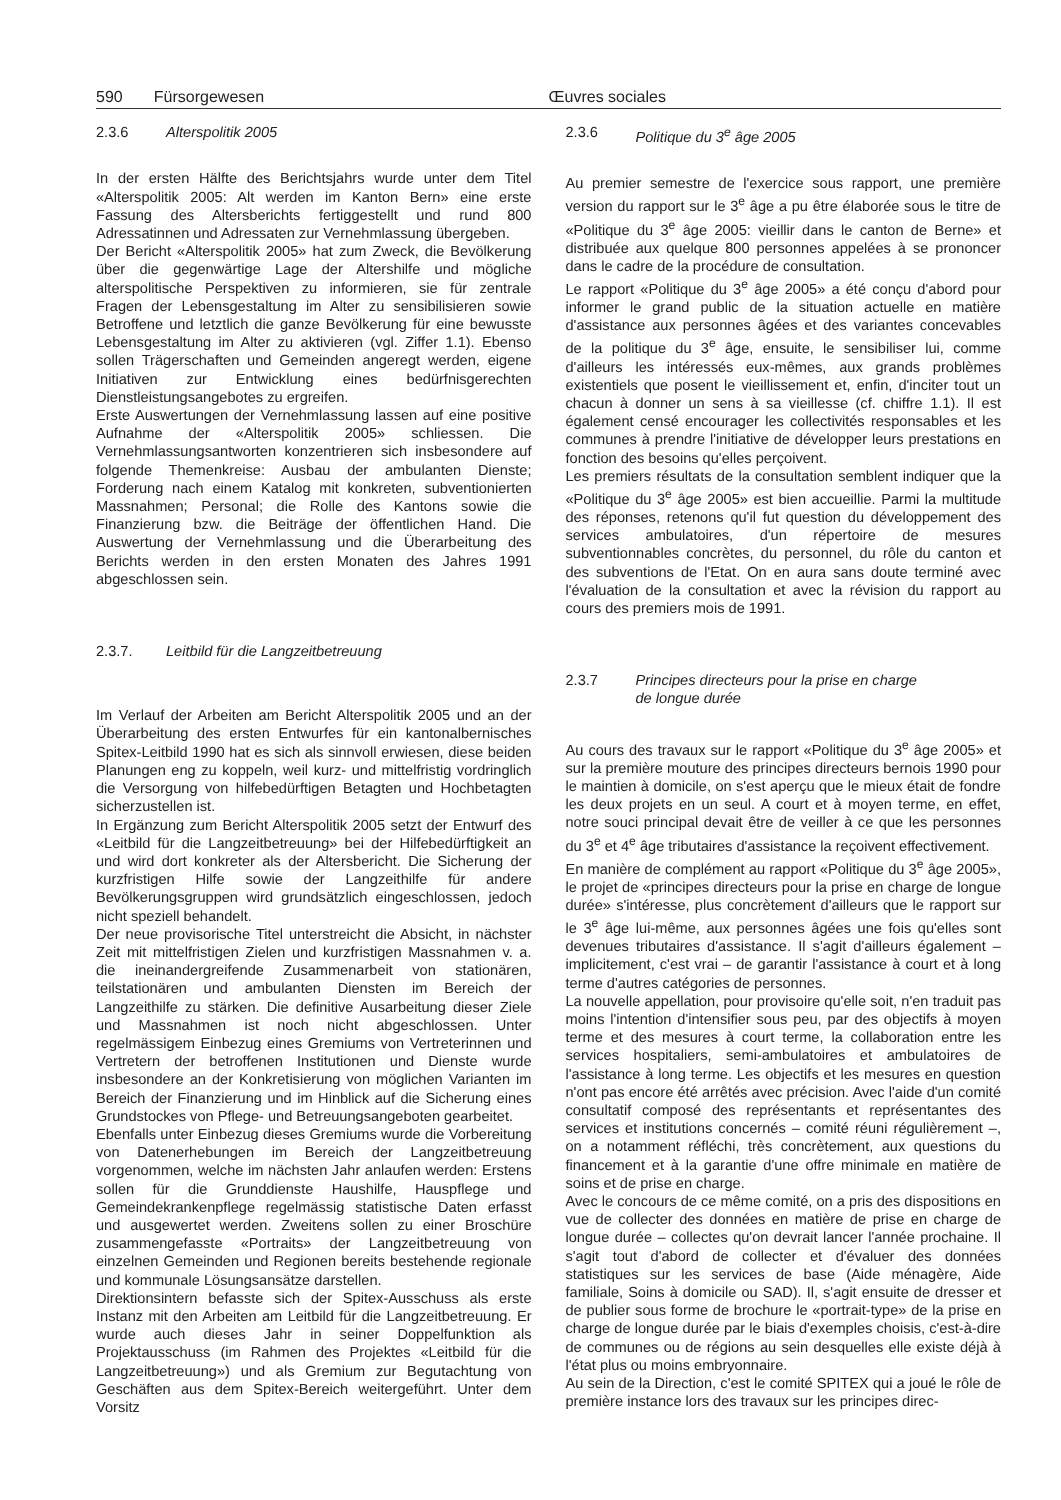590 Fürsorgewesen Œuvres sociales
2.3.6 Alterspolitik 2005
In der ersten Hälfte des Berichtsjahrs wurde unter dem Titel «Alterspolitik 2005: Alt werden im Kanton Bern» eine erste Fassung des Altersberichts fertiggestellt und rund 800 Adressatinnen und Adressaten zur Vernehmlassung übergeben.
Der Bericht «Alterspolitik 2005» hat zum Zweck, die Bevölkerung über die gegenwärtige Lage der Altershilfe und mögliche alterspolitische Perspektiven zu informieren, sie für zentrale Fragen der Lebensgestaltung im Alter zu sensibilisieren sowie Betroffene und letztlich die ganze Bevölkerung für eine bewusste Lebensgestaltung im Alter zu aktivieren (vgl. Ziffer 1.1). Ebenso sollen Trägerschaften und Gemeinden angeregt werden, eigene Initiativen zur Entwicklung eines bedürfnisgerechten Dienstleistungsangebotes zu ergreifen.
Erste Auswertungen der Vernehmlassung lassen auf eine positive Aufnahme der «Alterspolitik 2005» schliessen. Die Vernehmlassungsantworten konzentrieren sich insbesondere auf folgende Themenkreise: Ausbau der ambulanten Dienste; Forderung nach einem Katalog mit konkreten, subventionierten Massnahmen; Personal; die Rolle des Kantons sowie die Finanzierung bzw. die Beiträge der öffentlichen Hand. Die Auswertung der Vernehmlassung und die Überarbeitung des Berichts werden in den ersten Monaten des Jahres 1991 abgeschlossen sein.
2.3.7. Leitbild für die Langzeitbetreuung
Im Verlauf der Arbeiten am Bericht Alterspolitik 2005 und an der Überarbeitung des ersten Entwurfes für ein kantonalbernisches Spitex-Leitbild 1990 hat es sich als sinnvoll erwiesen, diese beiden Planungen eng zu koppeln, weil kurz- und mittelfristig vordringlich die Versorgung von hilfebedürftigen Betagten und Hochbetagten sicherzustellen ist.
In Ergänzung zum Bericht Alterspolitik 2005 setzt der Entwurf des «Leitbild für die Langzeitbetreuung» bei der Hilfebedürftigkeit an und wird dort konkreter als der Altersbericht. Die Sicherung der kurzfristigen Hilfe sowie der Langzeithilfe für andere Bevölkerungsgruppen wird grundsätzlich eingeschlossen, jedoch nicht speziell behandelt.
Der neue provisorische Titel unterstreicht die Absicht, in nächster Zeit mit mittelfristigen Zielen und kurzfristigen Massnahmen v. a. die ineinandergreifende Zusammenarbeit von stationären, teilstationären und ambulanten Diensten im Bereich der Langzeithilfe zu stärken. Die definitive Ausarbeitung dieser Ziele und Massnahmen ist noch nicht abgeschlossen. Unter regelmässigem Einbezug eines Gremiums von Vertreterinnen und Vertretern der betroffenen Institutionen und Dienste wurde insbesondere an der Konkretisierung von möglichen Varianten im Bereich der Finanzierung und im Hinblick auf die Sicherung eines Grundstockes von Pflege- und Betreuungsangeboten gearbeitet.
Ebenfalls unter Einbezug dieses Gremiums wurde die Vorbereitung von Datenerhebungen im Bereich der Langzeitbetreuung vorgenommen, welche im nächsten Jahr anlaufen werden: Erstens sollen für die Grunddienste Haushilfe, Hauspflege und Gemeindekrankenpflege regelmässig statistische Daten erfasst und ausgewertet werden. Zweitens sollen zu einer Broschüre zusammengefasste «Portraits» der Langzeitbetreuung von einzelnen Gemeinden und Regionen bereits bestehende regionale und kommunale Lösungsansätze darstellen.
Direktionsintern befasste sich der Spitex-Ausschuss als erste Instanz mit den Arbeiten am Leitbild für die Langzeitbetreuung. Er wurde auch dieses Jahr in seiner Doppelfunktion als Projektausschuss (im Rahmen des Projektes «Leitbild für die Langzeitbetreuung») und als Gremium zur Begutachtung von Geschäften aus dem Spitex-Bereich weitergeführt. Unter dem Vorsitz
2.3.6 Politique du 3<sup>e</sup> âge 2005
Au premier semestre de l'exercice sous rapport, une première version du rapport sur le 3<sup>e</sup> âge a pu être élaborée sous le titre de «Politique du 3<sup>e</sup> âge 2005: vieillir dans le canton de Berne» et distribuée aux quelque 800 personnes appelées à se prononcer dans le cadre de la procédure de consultation.
Le rapport «Politique du 3<sup>e</sup> âge 2005» a été conçu d'abord pour informer le grand public de la situation actuelle en matière d'assistance aux personnes âgées et des variantes concevables de la politique du 3<sup>e</sup> âge, ensuite, le sensibiliser lui, comme d'ailleurs les intéressés eux-mêmes, aux grands problèmes existentiels que posent le vieillissement et, enfin, d'inciter tout un chacun à donner un sens à sa vieillesse (cf. chiffre 1.1). Il est également censé encourager les collectivités responsables et les communes à prendre l'initiative de développer leurs prestations en fonction des besoins qu'elles perçoivent.
Les premiers résultats de la consultation semblent indiquer que la «Politique du 3<sup>e</sup> âge 2005» est bien accueillie. Parmi la multitude des réponses, retenons qu'il fut question du développement des services ambulatoires, d'un répertoire de mesures subventionnables concrètes, du personnel, du rôle du canton et des subventions de l'Etat. On en aura sans doute terminé avec l'évaluation de la consultation et avec la révision du rapport au cours des premiers mois de 1991.
2.3.7 Principes directeurs pour la prise en charge
de longue durée
Au cours des travaux sur le rapport «Politique du 3<sup>e</sup> âge 2005» et sur la première mouture des principes directeurs bernois 1990 pour le maintien à domicile, on s'est aperçu que le mieux était de fondre les deux projets en un seul. A court et à moyen terme, en effet, notre souci principal devait être de veiller à ce que les personnes du 3<sup>e</sup> et 4<sup>e</sup> âge tributaires d'assistance la reçoivent effectivement.
En manière de complément au rapport «Politique du 3<sup>e</sup> âge 2005», le projet de «principes directeurs pour la prise en charge de longue durée» s'intéresse, plus concrètement d'ailleurs que le rapport sur le 3<sup>e</sup> âge lui-même, aux personnes âgées une fois qu'elles sont devenues tributaires d'assistance. Il s'agit d'ailleurs également – implicitement, c'est vrai – de garantir l'assistance à court et à long terme d'autres catégories de personnes.
La nouvelle appellation, pour provisoire qu'elle soit, n'en traduit pas moins l'intention d'intensifier sous peu, par des objectifs à moyen terme et des mesures à court terme, la collaboration entre les services hospitaliers, semi-ambulatoires et ambulatoires de l'assistance à long terme. Les objectifs et les mesures en question n'ont pas encore été arrêtés avec précision. Avec l'aide d'un comité consultatif composé des représentants et représentantes des services et institutions concernés – comité réuni régulièrement –, on a notamment réfléchi, très concrètement, aux questions du financement et à la garantie d'une offre minimale en matière de soins et de prise en charge.
Avec le concours de ce même comité, on a pris des dispositions en vue de collecter des données en matière de prise en charge de longue durée – collectes qu'on devrait lancer l'année prochaine. Il s'agit tout d'abord de collecter et d'évaluer des données statistiques sur les services de base (Aide ménagère, Aide familiale, Soins à domicile ou SAD). Il, s'agit ensuite de dresser et de publier sous forme de brochure le «portrait-type» de la prise en charge de longue durée par le biais d'exemples choisis, c'est-à-dire de communes ou de régions au sein desquelles elle existe déjà à l'état plus ou moins embryonnaire.
Au sein de la Direction, c'est le comité SPITEX qui a joué le rôle de première instance lors des travaux sur les principes direc-